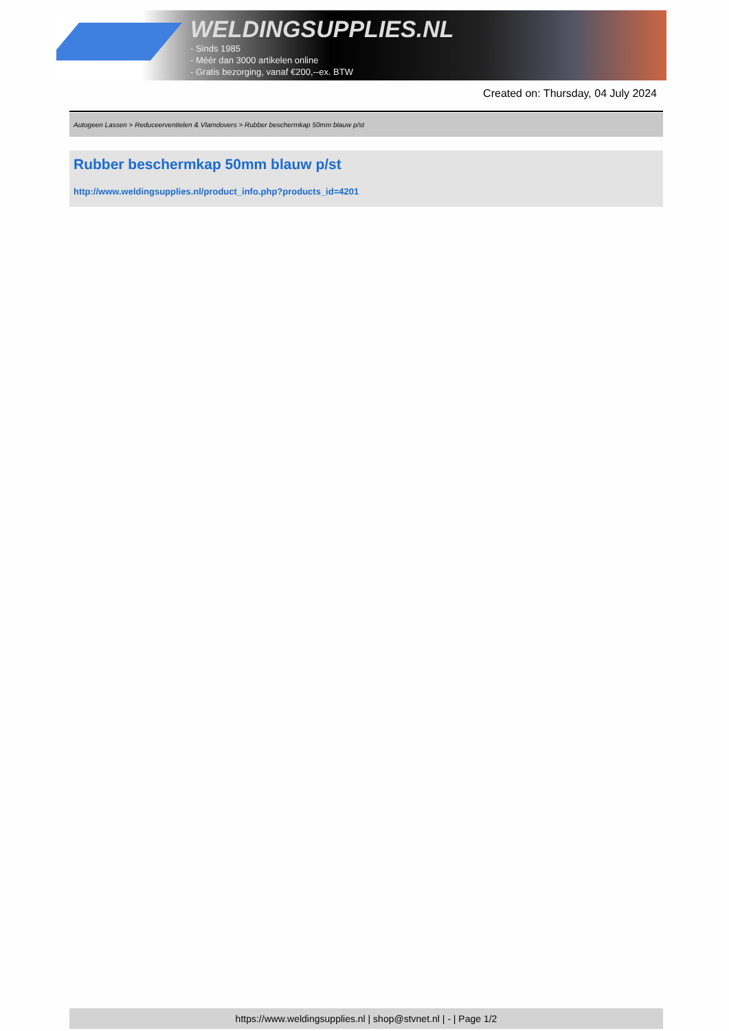WELDINGSUPPLIES.NL
- Sinds 1985
- Méér dan 3000 artikelen online
- Gratis bezorging, vanaf €200,--ex. BTW
Created on: Thursday, 04 July 2024
Autogeen Lassen > Reduceerventielen & Vlamdovers > Rubber beschermkap 50mm blauw p/st
Rubber beschermkap 50mm blauw p/st
http://www.weldingsupplies.nl/product_info.php?products_id=4201
https://www.weldingsupplies.nl | shop@stvnet.nl | - | Page 1/2